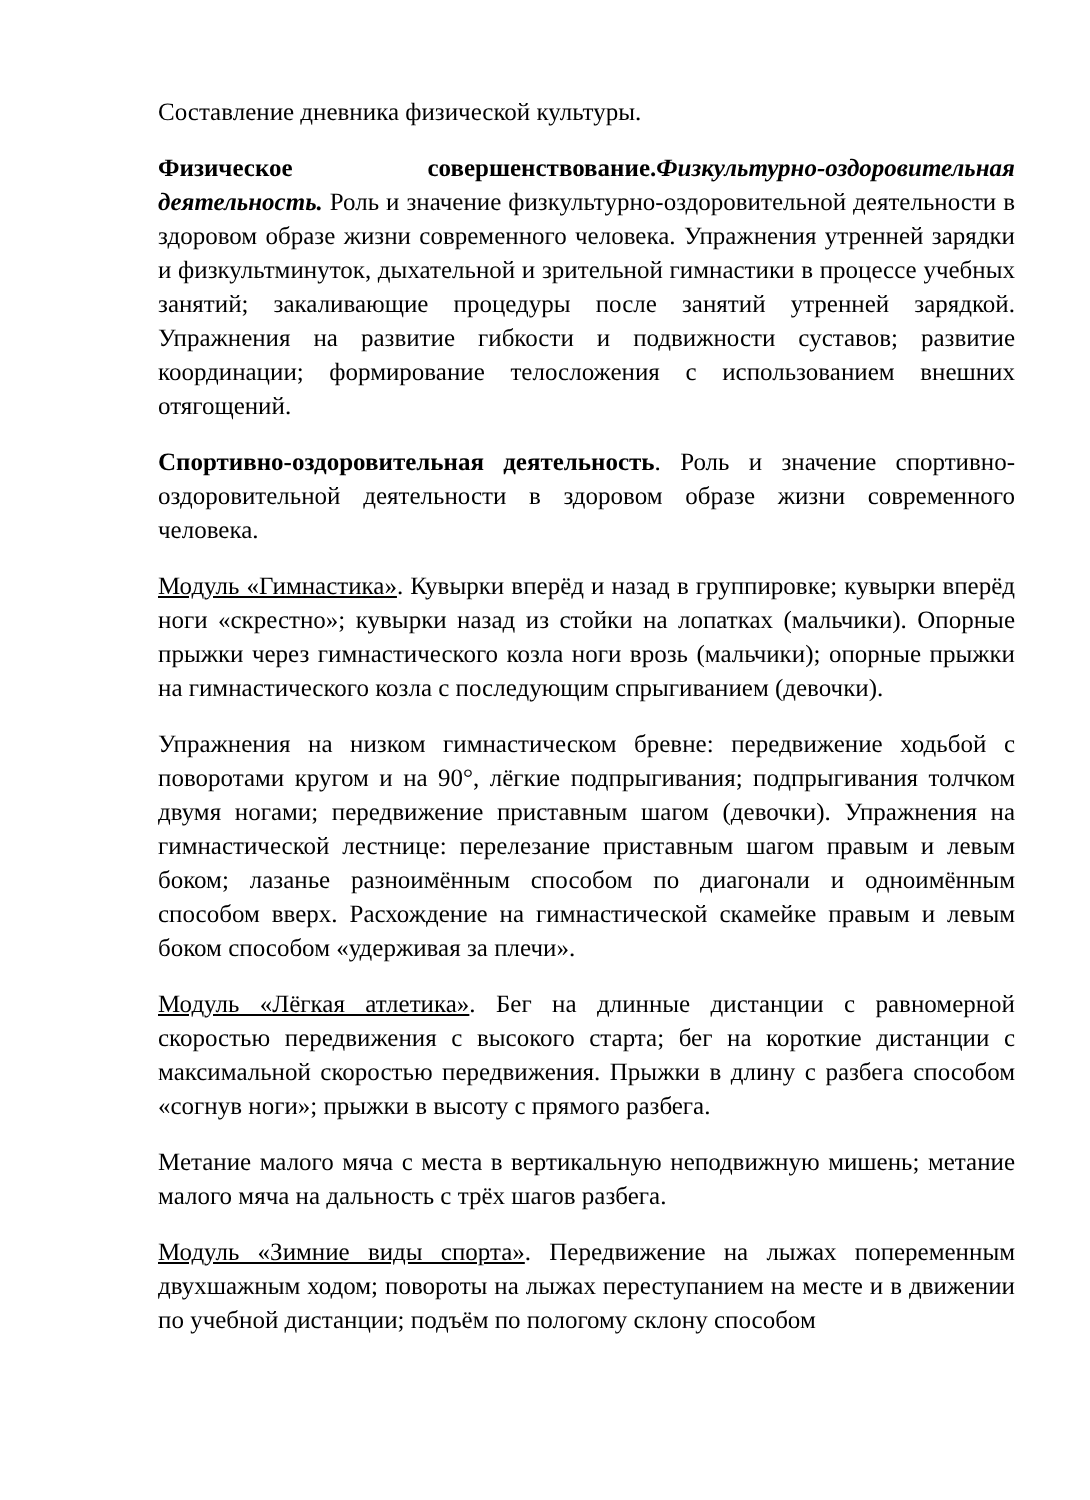Составление дневника физической культуры.
Физическое совершенствование.Физкультурно-оздоровительная деятельность. Роль и значение физкультурно-оздоровительной деятельности в здоровом образе жизни современного человека. Упражнения утренней зарядки и физкультминуток, дыхательной и зрительной гимнастики в процессе учебных занятий; закаливающие процедуры после занятий утренней зарядкой. Упражнения на развитие гибкости и подвижности суставов; развитие координации; формирование телосложения с использованием внешних отягощений.
Спортивно-оздоровительная деятельность. Роль и значение спортивно-оздоровительной деятельности в здоровом образе жизни современного человека.
Модуль «Гимнастика». Кувырки вперёд и назад в группировке; кувырки вперёд ноги «скрестно»; кувырки назад из стойки на лопатках (мальчики). Опорные прыжки через гимнастического козла ноги врозь (мальчики); опорные прыжки на гимнастического козла с последующим спрыгиванием (девочки).
Упражнения на низком гимнастическом бревне: передвижение ходьбой с поворотами кругом и на 90°, лёгкие подпрыгивания; подпрыгивания толчком двумя ногами; передвижение приставным шагом (девочки). Упражнения на гимнастической лестнице: перелезание приставным шагом правым и левым боком; лазанье разноимённым способом по диагонали и одноимённым способом вверх. Расхождение на гимнастической скамейке правым и левым боком способом «удерживая за плечи».
Модуль «Лёгкая атлетика». Бег на длинные дистанции с равномерной скоростью передвижения с высокого старта; бег на короткие дистанции с максимальной скоростью передвижения. Прыжки в длину с разбега способом «согнув ноги»; прыжки в высоту с прямого разбега.
Метание малого мяча с места в вертикальную неподвижную мишень; метание малого мяча на дальность с трёх шагов разбега.
Модуль «Зимние виды спорта». Передвижение на лыжах попеременным двухшажным ходом; повороты на лыжах переступанием на месте и в движении по учебной дистанции; подъём по пологому склону способом